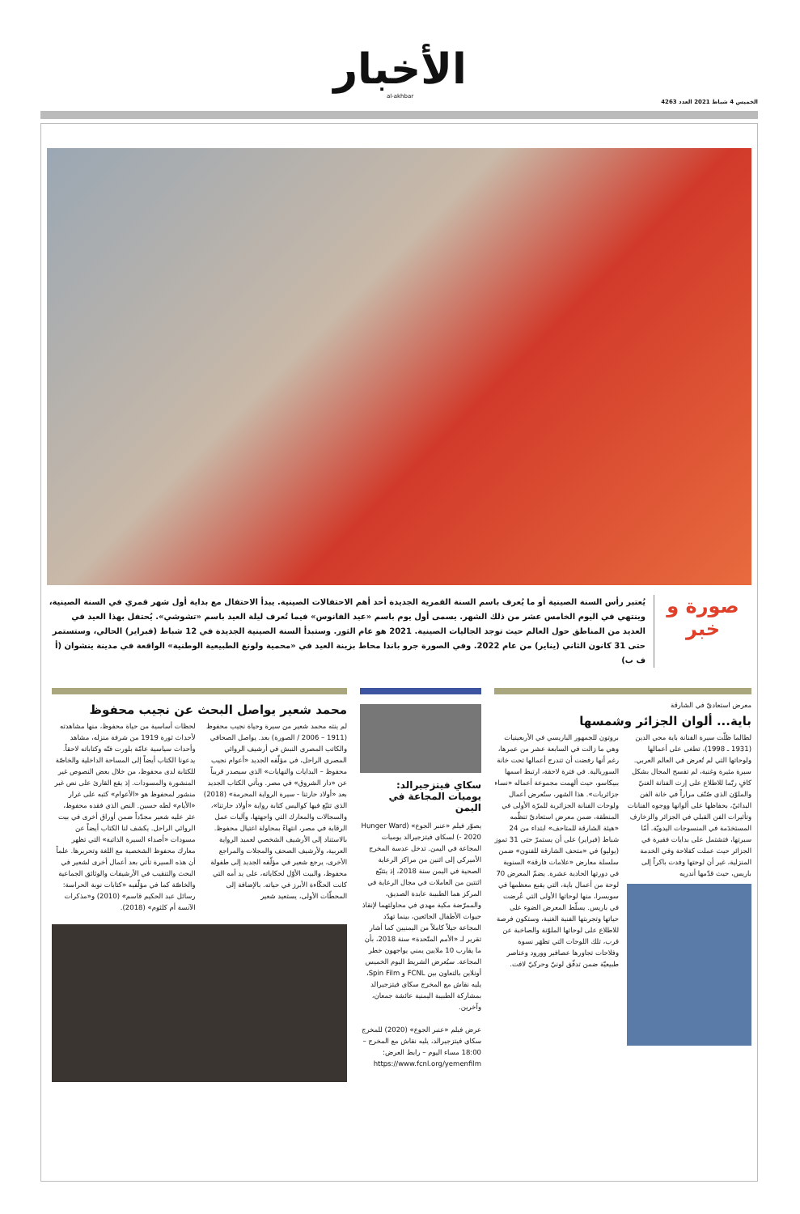الأخبار
al-akhbar
الخميس 4 شباط 2021 العدد 4263
صورة و خبر
يُعتبر رأس السنة الصينية أو ما يُعرف باسم السنة القمرية الجديدة أحد أهم الاحتفالات الصينية. يبدأ الاحتفال مع بداية أول شهر قمري في السنة الصينية، وينتهي في اليوم الخامس عشر من ذلك الشهر. يسمى أول يوم باسم «عيد الفانوس» فيما تُعرف ليلة العيد باسم «تشوشي». يُحتفل بهذا العيد في العديد من المناطق حول العالم حيث توجد الجاليات الصينية. 2021 هو عام الثور. وستبدأ السنة الصينية الجديدة في 12 شباط (فبراير) الحالي، وستستمر حتى 31 كانون الثاني (يناير) من عام 2022. وفي الصورة جرو باندا محاط بزينة العيد في «محمية ولونغ الطبيعية الوطنية» الواقعة في مدينة ينشوان (أ ف ب)
معرض استعاديّ في الشارقة
باية... ألوان الجزائر وشمسها
لطالما ظلّت سيرة الفنانة باية محي الدين (1931 ـ 1998)، تطغى على أعمالها ولوحاتها التي لم تُعرض في العالم العربي. سيرة مثيرة وغنية، لم تفسح المجال بشكل كافٍ ربّما للاطلاع على إرث الفنانة الغنيّ والملوّن الذي صُنّف مراراً في خانة الفن البدائيّ، بحفاظها على ألوانها ووجوه الفنانات وتأثيرات الفن القبلي في الجزائر والزخارف المستخدَمة في المنسوجات اليدويّة. أمّا سيرتها، فتشتمل على بدايات فقيرة في الجزائر حيث عملت كفلاحة وفي الخدمة المنزلية، غير أن لوحتها وفدت باكراً إلى باريس، حيث قدّمها أندريه
بروتون للجمهور الباريسي في الأربعينيات وهي ما زالت في السابعة عشر من عمرها، رغم أنها رفضت أن تندرج أعمالها تحت خانة السوريالية. في فترة لاحقة، ارتبط اسمها ببيكاسو، حيث ألهمت مجموعة أعماله «نساء جزائريات». هذا الشهر، ستُعرض أعمال ولوحات الفنانة الجزائرية للمرّة الأولى في المنطقة، ضمن معرض استعاديّ تنظّمه «هيئة الشارقة للمتاحف» ابتداء من 24 شباط (فبراير) على أن يستمرّ حتى 31 تموز (يوليو) في «متحف الشارقة للفنون» ضمن سلسلة معارض «علامات فارقة» السنوية في دورتها الحادية عشرة. يضمّ المعرض 70 لوحة من أعمال باية، التي يقبع معظمها في سويسرا، منها لوحاتها الأولى التي عُرضت في باريس. يسلّط المعرض الضوء على حياتها وتجربتها الفنية الغنية، وستكون فرصة للاطلاع على لوحاتها الملوّنة والصاخبة عن قرب، تلك اللوحات التي تظهَر نسوة وفلاحات تجاورها عصافير وورود وعناصر طبيعيّة ضمن تدفّق لونيّ وحركيّ لافت.
سكاي فيتزجيرالد: يوميات المجاعة في اليمن
يصوّر فيلم «عنبر الجوع» (Hunger Ward - 2020) لسكاي فيتزجيرالد يوميات المجاعة في اليمن. تدخل عدسة المخرج الأميركي إلى اثنين من مراكز الرعاية الصحية في اليمن سنة 2018، إذ يتتبّع اثنتين من العاملات في مجال الرعاية في المركز هما الطبيبة عايدة الصديق، والممرّضة مكية مهدي في محاولتهما لإنقاذ حيوات الأطفال الجائعين، بينما تهدّد المجاعة جيلاً كاملاً من اليمنيين كما أشار تقرير لـ «الأمم المتّحدة» سنة 2018، بأن ما يقارب 10 ملايين يمني يواجهون خطر المجاعة. سيُعرض الشريط اليوم الخميس أونلاين بالتعاون بين FCNL و Spin Film، يليه نقاش مع المخرج سكاي فيتزجيرالد بمشاركة الطبيبة اليمنية عائشة جمعان، وآخرين.
عرض فيلم «عنبر الجوع» (2020) للمخرج سكاي فيتزجيرالد، يليه نقاش مع المخرج – 18:00 مساء اليوم – رابط العرض: https://www.fcnl.org/yemenfilm
محمد شعير يواصل البحث عن نجيب محفوظ
لم ينته محمد شعير من سيرة وحياة نجيب محفوظ (1911 – 2006 / الصورة) بعد. يواصل الصحافي والكاتب المصري النبش في أرشيف الروائي المصري الراحل، في مؤلّفه الجديد «أعوام نجيب محفوظ – البدايات والنهايات» الذي سيصدر قريباً عن «دار الشروق» في مصر. ويأتي الكتاب الجديد بعد «أولاد حارتنا - سيرة الرواية المحرمة» (2018) الذي تتبّع فيها كواليس كتابة رواية «أولاد حارتنا»، والسجالات والمعارك التي واجهتها، وآليات عمل الرقابة في مصر، انتهاءً بمحاولة اغتيال محفوظ. بالاستناد إلى الأرشيف الشخصي لعميد الرواية العربية، ولأرشيف الصحف والمجلات والمراجع الأخرى، يرجع شعير في مؤلّفه الجديد إلى طفولة محفوظ، والبيت الأوّل لحكاياته، على يد أمه التي كانت الحكّاءة الأبرز في حياته. بالإضافة إلى المحطّات الأولى، يستعيد شعير
لحظات أساسية من حياة محفوظ، منها مشاهدته لأحداث ثورة 1919 من شرفة منزله، مشاهد وأحداث سياسية عامّة بلورت فنّه وكتاباته لاحقاً. يدعونا الكتاب أيضاً إلى المساحة الداخلية والخاصّة للكتابة لدى محفوظ، من خلال بعض النصوص غير المنشورة والمسودات. إذ يقع القارئ على نص غير منشور لمحفوظ هو «الأعوام» كتبه على غرار «الأيام» لطه حسين. النص الذي فقده محفوظ، عثر عليه شعير مجدّداً ضمن أوراق أخرى في بيت الروائي الراحل. يكشف لنا الكتاب أيضاً عن مسودات «أصداء السيرة الذاتية» التي تظهر معارك محفوظ الشخصية مع اللغة وتحريرها. علماً أن هذه السيرة تأتي بعد أعمال أخرى لشعير في البحث والتنقيب في الأرشيفات والوثائق الجماعية والخاصّة كما في مؤلّفيه «كتابات نوبة الحراسة: رسائل عبد الحكيم قاسم» (2010) و«مذكرات الآنسة أم كلثوم» (2018).